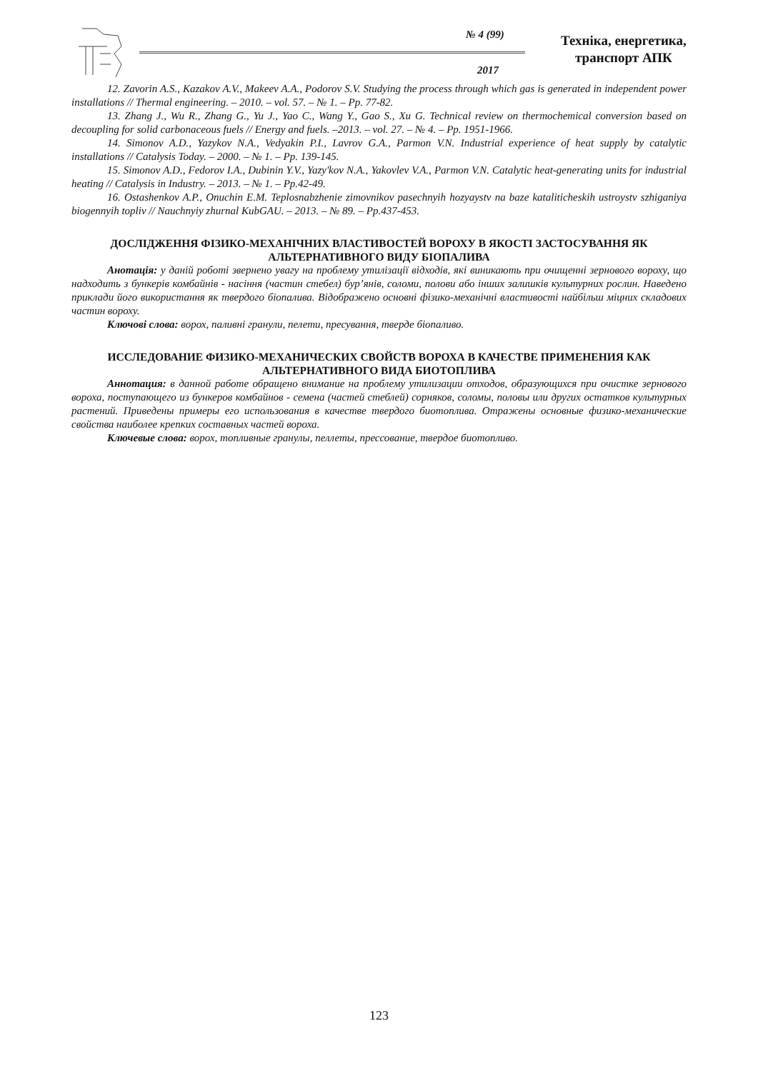№ 4 (99)
2017
Техніка, енергетика,
транспорт АПК
12. Zavorin A.S., Kazakov A.V., Makeev A.A., Podorov S.V. Studying the process through which gas is generated in independent power installations // Thermal engineering. – 2010. – vol. 57. – № 1. – Pp. 77-82.
13. Zhang J., Wu R., Zhang G., Yu J., Yao C., Wang Y., Gao S., Xu G. Technical review on thermochemical conversion based on decoupling for solid carbonaceous fuels // Energy and fuels. –2013. – vol. 27. – № 4. – Pp. 1951-1966.
14. Simonov A.D., Yazykov N.A., Vedyakin P.I., Lavrov G.A., Parmon V.N. Industrial experience of heat supply by catalytic installations // Catalysis Today. – 2000. – № 1. – Pp. 139-145.
15. Simonov A.D., Fedorov I.A., Dubinin Y.V., Yazy'kov N.A., Yakovlev V.A., Parmon V.N. Catalytic heat-generating units for industrial heating // Catalysis in Industry. – 2013. – № 1. – Pp.42-49.
16. Ostashenkov A.P., Onuchin E.M. Teplosnabzhenie zimovnikov pasechnyih hozyaystv na baze kataliticheskih ustroystv szhiganiya biogennyih topliv // Nauchnyiy zhurnal KubGAU. – 2013. – № 89. – Pp.437-453.
ДОСЛІДЖЕННЯ ФІЗИКО-МЕХАНІЧНИХ ВЛАСТИВОСТЕЙ ВОРОХУ В ЯКОСТІ ЗАСТОСУВАННЯ ЯК АЛЬТЕРНАТИВНОГО ВИДУ БІОПАЛИВА
Анотація: у даній роботі звернено увагу на проблему утилізації відходів, які виникають при очищенні зернового вороху, що надходить з бункерів комбайнів - насіння (частин стебел) бур’янів, соломи, полови або інших залишків культурних рослин. Наведено приклади його використання як твердого біопалива. Відображено основні фізико-механічні властивості найбільш міцних складових частин вороху.
Ключові слова: ворох, паливні гранули, пелети, пресування, тверде біопаливо.
ИССЛЕДОВАНИЕ ФИЗИКО-МЕХАНИЧЕСКИХ СВОЙСТВ ВОРОХА В КАЧЕСТВЕ ПРИМЕНЕНИЯ КАК АЛЬТЕРНАТИВНОГО ВИДА БИОТОПЛИВА
Аннотация: в данной работе обращено внимание на проблему утилизации отходов, образующихся при очистке зернового вороха, поступающего из бункеров комбайнов - семена (частей стеблей) сорняков, соломы, половы или других остатков культурных растений. Приведены примеры его использования в качестве твердого биотоплива. Отражены основные физико-механические свойства наиболее крепких составных частей вороха.
Ключевые слова: ворох, топливные гранулы, пеллеты, прессование, твердое биотопливо.
123